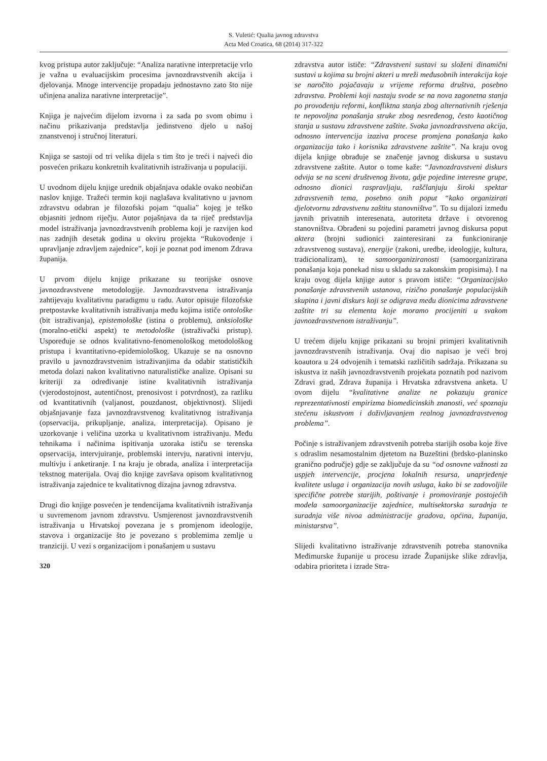S. Vuletić: Qualia javnog zdravstva
Acta Med Croatica, 68 (2014) 317-322
kvog pristupa autor zaključuje: “Analiza narativne interpretacije vrlo je važna u evaluacijskim procesima javnozdravstvenih akcija i djelovanja. Mnoge intervencije propadaju jednostavno zato što nije učinjena analiza narativne interpretacije”.
Knjiga je najvećim dijelom izvorna i za sada po svom obimu i načinu prikazivanja predstavlja jedinstveno djelo u našoj znanstvenoj i stručnoj literaturi.
Knjiga se sastoji od tri velika dijela s tim što je treći i najveći dio posvećen prikazu konkretnih kvalitativnih istraživanja u populaciji.
U uvodnom dijelu knjige urednik objašnjava odakle ovako neobičan naslov knjige. Tražeći termin koji naglašava kvalitativno u javnom zdravstvu odabran je filozofski pojam “qualia” kojeg je teško objasniti jednom riječju. Autor pojašnjava da ta riječ predstavlja model istraživanja javnozdravstvenih problema koji je razvijen kod nas zadnjih desetak godina u okviru projekta “Rukovođenje i upravljanje zdravljem zajednice”, koji je poznat pod imenom Zdrava županija.
U prvom dijelu knjige prikazane su teorijske osnove javnozdravstvene metodologije. Javnozdravstvena istraživanja zahtijevaju kvalitativnu paradigmu u radu. Autor opisuje filozofske pretpostavke kvalitativnih istraživanja među kojima ističe ontološke (bit istraživanja), epistemološke (istina o problemu), anksiološke (moralno-etički aspekt) te metodološke (istraživački pristup). Uspoređuje se odnos kvalitativno-fenomenološkog metodološkog pristupa i kvantitativno-epidemiološkog. Ukazuje se na osnovno pravilo u javnozdravstvenim istraživanjima da odabir statističkih metoda dolazi nakon kvalitativno naturalističke analize. Opisani su kriteriji za određivanje istine kvalitativnih istraživanja (vjerodostojnost, autentičnost, prenosivost i potvrdnost), za razliku od kvantitativnih (valjanost, pouzdanost, objektivnost). Slijedi objašnjavanje faza javnozdravstvenog kvalitativnog istraživanja (opservacija, prikupljanje, analiza, interpretacija). Opisano je uzorkovanje i veličina uzorka u kvalitativnom istraživanju. Među tehnikama i načinima ispitivanja uzoraka ističu se terenska opservacija, intervjuiranje, problemski intervju, narativni intervju, multivju i anketiranje. I na kraju je obrada, analiza i interpretacija tekstnog materijala. Ovaj dio knjige završava opisom kvalitativnog istraživanja zajednice te kvalitativnog dizajna javnog zdravstva.
Drugi dio knjige posvećen je tendencijama kvalitativnih istraživanja u suvremenom javnom zdravstvu. Usmjerenost javnozdravstvenih istraživanja u Hrvatskoj povezana je s promjenom ideologije, stavova i organizacije što je povezano s problemima zemlje u tranziciji. U vezi s organizacijom i ponašanjem u sustavu
320
zdravstva autor ističe: “Zdravstveni sustavi su složeni dinamični sustavi u kojima su brojni akteri u mreži međusobnih interakcija koje se naročito pojačavaju u vrijeme reforma društva, posebno zdravstva. Problemi koji nastaju svode se na nova zagonetna stanja po provođenju reformi, konfliktna stanja zbog alternativnih rješenja te nepovoljna ponašanja struke zbog nesređenog, često kaotičnog stanja u sustavu zdravstvene zaštite. Svaka javnozdravstvena akcija, odnosno intervencija izaziva procese promjena ponašanja kako organizacija tako i korisnika zdravstvene zaštite”. Na kraju ovog dijela knjige obrađuje se značenje javnog diskursa u sustavu zdravstvene zaštite. Autor o tome kaže: “Javnozdravstveni diskurs odvija se na sceni društvenog života, gdje pojedine interesne grupe, odnosno dionici raspravljaju, raščlanjuju široki spektar zdravstvenih tema, posebno onih poput “kako organizirati djelotvornu zdravstvenu zaštitu stanovništva”. To su dijalozi između javnih privatnih interesenata, autoriteta države i otvorenog stanovništva. Obrađeni su pojedini parametri javnog diskursa poput aktera (brojni sudionici zainteresirani za funkcioniranje zdravstvenog sustava), energije (zakoni, uredbe, ideologije, kultura, tradicionalizam), te samoorganiziranosti (samoorganizirana ponašanja koja ponekad nisu u skladu sa zakonskim propisima). I na kraju ovog dijela knjige autor s pravom ističe: “Organizacijsko ponašanje zdravstvenih ustanova, rizično ponašanje populacijskih skupina i javni diskurs koji se odigrava među dionicima zdravstvene zaštite tri su elementa koje moramo procijeniti u svakom javnozdravstvenom istraživanju”.
U trećem dijelu knjige prikazani su brojni primjeri kvalitativnih javnozdravstvenih istraživanja. Ovaj dio napisao je veći broj koautora u 24 odvojenih i tematski različitih sadržaja. Prikazana su iskustva iz naših javnozdravstvenih projekata poznatih pod nazivom Zdravi grad, Zdrava županija i Hrvatska zdravstvena anketa. U ovom dijelu “kvalitativne analize ne pokazuju granice reprezentativnosti empirizma biomedicinskih znanosti, već spoznaju stečenu iskustvom i doživljavanjem realnog javnozdravstvenog problema”.
Počinje s istraživanjem zdravstvenih potreba starijih osoba koje žive s odraslim nesamostalnim djetetom na Buzeštini (brdsko-planinsko granično područje) gdje se zaključuje da su “od osnovne važnosti za uspjeh intervencije, procjena lokalnih resursa, unaprjeđenje kvalitete usluga i organizacija novih usluga, kako bi se zadovoljile specifične potrebe starijih, poštivanje i promoviranje postojećih modela samoorganizacije zajednice, multisektorska suradnja te suradnja više nivoa administracije gradova, općina, županija, ministarstva”.
Slijedi kvalitativno istraživanje zdravstvenih potreba stanovnika Međimurske županije u procesu izrade Županijske slike zdravlja, odabira prioriteta i izrade Stra-